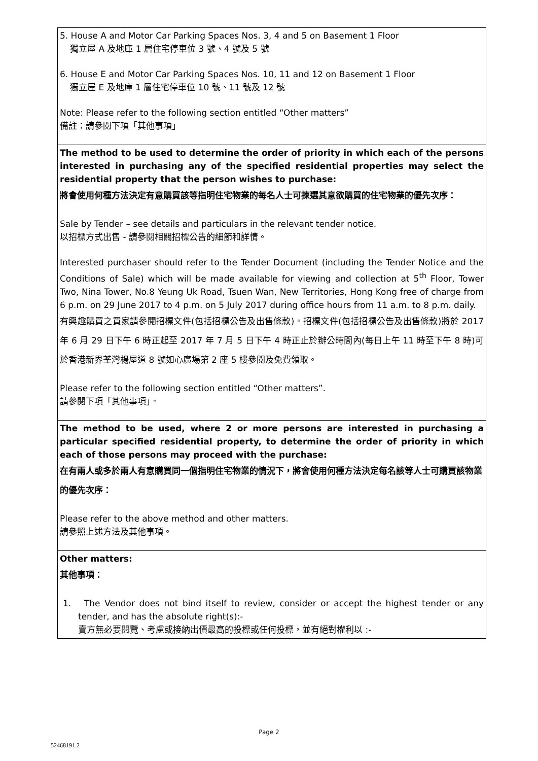| 5. House A and Motor Car Parking Spaces Nos. 3, 4 and 5 on Basement 1 Floor 獨立屋 A 及地庫 1 層住宅停車位 3 號、4 號及 5 號 6. House E and Motor Car Parking Spaces Nos. 10, 11 and 12 on Basement 1 Floor 獨立屋 E 及地庫 1 層住宅停車位 10 號、11 號及 12 號 Note: Please refer to the following section entitled “Other matters” 備註：請參閱下項「其他事項」 |
| The method to be used to determine the order of priority in which each of the persons interested in purchasing any of the specified residential properties may select the residential property that the person wishes to purchase: 將會使用何種方法決定有意購買該等指明住宅物業的每名人士可揀選其意欲購買的住宅物業的優先次序： Sale by Tender – see details and particulars in the relevant tender notice. 以招標方式出售 - 請參閱相關招標公告的細節和詳情。 Interested purchaser should refer to the Tender Document (including the Tender Notice and the Conditions of Sale) which will be made available for viewing and collection at 5<sup>th</sup> Floor, Tower Two, Nina Tower, No.8 Yeung Uk Road, Tsuen Wan, New Territories, Hong Kong free of charge from 6 p.m. on 29 June 2017 to 4 p.m. on 5 July 2017 during office hours from 11 a.m. to 8 p.m. daily. 有興趣購買之買家請參閱招標文件(包括招標公告及出售條款)。招標文件(包括招標公告及出售條款)將於 2017 年 6 月 29 日下午 6 時正起至 2017 年 7 月 5 日下午 4 時正止於辦公時間內(每日上午 11 時至下午 8 時)可於香港新界荃灣楊屋道 8 號如心廣場第 2 座 5 樓參閱及免費領取。 Please refer to the following section entitled “Other matters”. 請參閱下項「其他事項」。 |
| The method to be used, where 2 or more persons are interested in purchasing a particular specified residential property, to determine the order of priority in which each of those persons may proceed with the purchase: 在有兩人或多於兩人有意購買同一個指明住宅物業的情況下，將會使用何種方法決定每名該等人士可購買該物業的優先次序： Please refer to the above method and other matters. 請參照上述方法及其他事項。 |
| Other matters: 其他事項： 1. The Vendor does not bind itself to review, consider or accept the highest tender or any tender, and has the absolute right(s):- 賣方無必要閱覽、考慮或接納出價最高的投標或任何投標，並有絕對權利以 :- |
Page 2
52468191.2